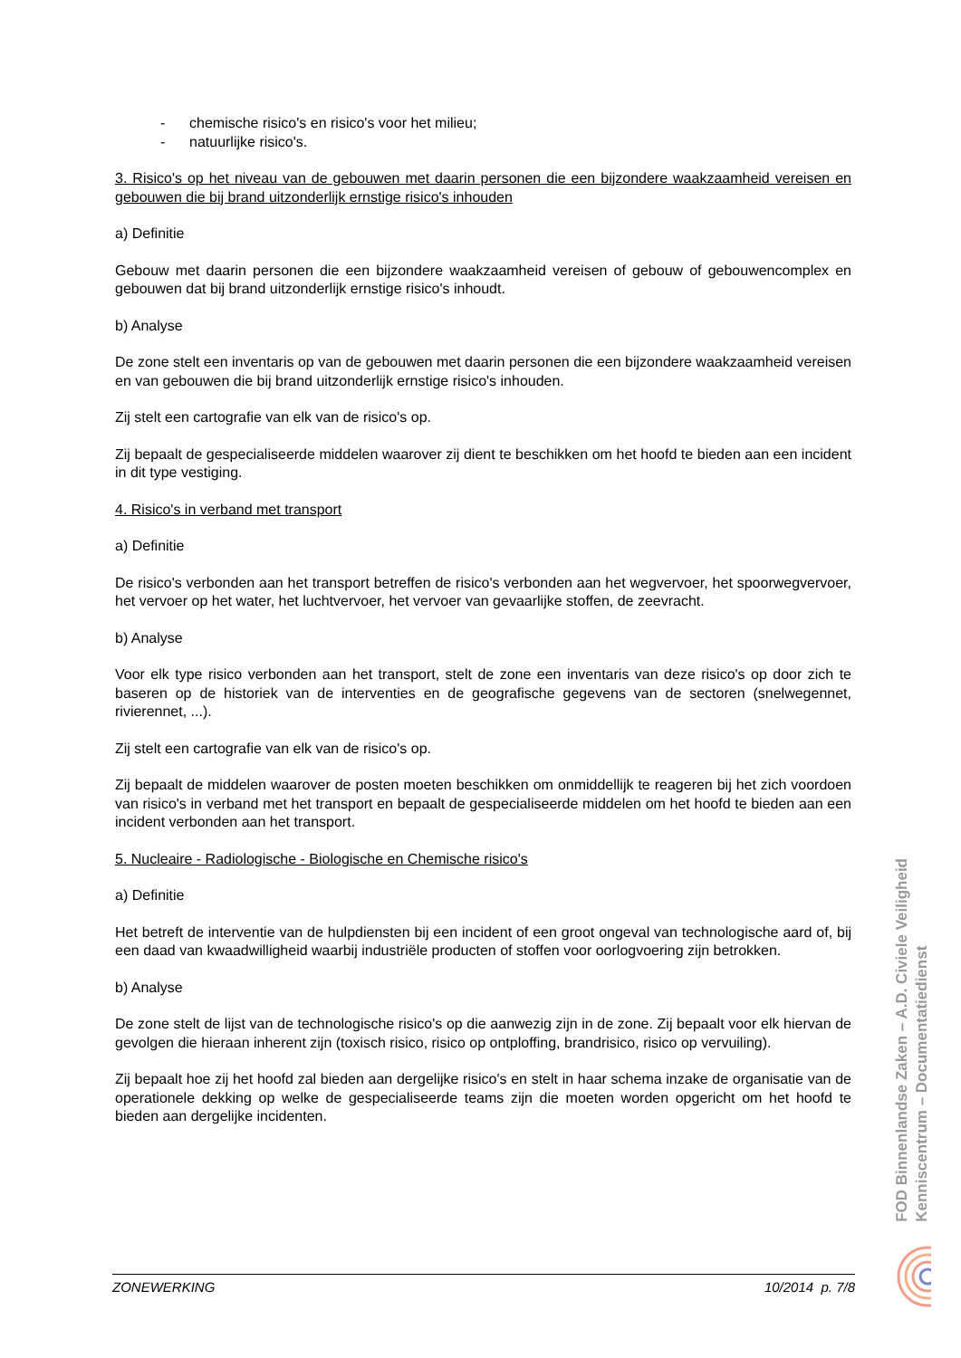- chemische risico's en risico's voor het milieu;
- natuurlijke risico's.
3. Risico's op het niveau van de gebouwen met daarin personen die een bijzondere waakzaamheid vereisen en gebouwen die bij brand uitzonderlijk ernstige risico's inhouden
a) Definitie
Gebouw met daarin personen die een bijzondere waakzaamheid vereisen of gebouw of gebouwencomplex en gebouwen dat bij brand uitzonderlijk ernstige risico's inhoudt.
b) Analyse
De zone stelt een inventaris op van de gebouwen met daarin personen die een bijzondere waakzaamheid vereisen en van gebouwen die bij brand uitzonderlijk ernstige risico's inhouden.
Zij stelt een cartografie van elk van de risico's op.
Zij bepaalt de gespecialiseerde middelen waarover zij dient te beschikken om het hoofd te bieden aan een incident in dit type vestiging.
4. Risico's in verband met transport
a) Definitie
De risico's verbonden aan het transport betreffen de risico's verbonden aan het wegvervoer, het spoorwegvervoer, het vervoer op het water, het luchtvervoer, het vervoer van gevaarlijke stoffen, de zeevracht.
b) Analyse
Voor elk type risico verbonden aan het transport, stelt de zone een inventaris van deze risico's op door zich te baseren op de historiek van de interventies en de geografische gegevens van de sectoren (snelwegennet, rivierennet, ...).
Zij stelt een cartografie van elk van de risico's op.
Zij bepaalt de middelen waarover de posten moeten beschikken om onmiddellijk te reageren bij het zich voordoen van risico's in verband met het transport en bepaalt de gespecialiseerde middelen om het hoofd te bieden aan een incident verbonden aan het transport.
5. Nucleaire - Radiologische - Biologische en Chemische risico's
a) Definitie
Het betreft de interventie van de hulpdiensten bij een incident of een groot ongeval van technologische aard of, bij een daad van kwaadwilligheid waarbij industriële producten of stoffen voor oorlogvoering zijn betrokken.
b) Analyse
De zone stelt de lijst van de technologische risico's op die aanwezig zijn in de zone. Zij bepaalt voor elk hiervan de gevolgen die hieraan inherent zijn (toxisch risico, risico op ontploffing, brandrisico, risico op vervuiling).
Zij bepaalt hoe zij het hoofd zal bieden aan dergelijke risico's en stelt in haar schema inzake de organisatie van de operationele dekking op welke de gespecialiseerde teams zijn die moeten worden opgericht om het hoofd te bieden aan dergelijke incidenten.
FOD Binnenlandse Zaken – A.D. Civiele Veiligheid
Kenniscentrum – Documentatiedienst
ZONEWERKING 10/2014 p. 7/8